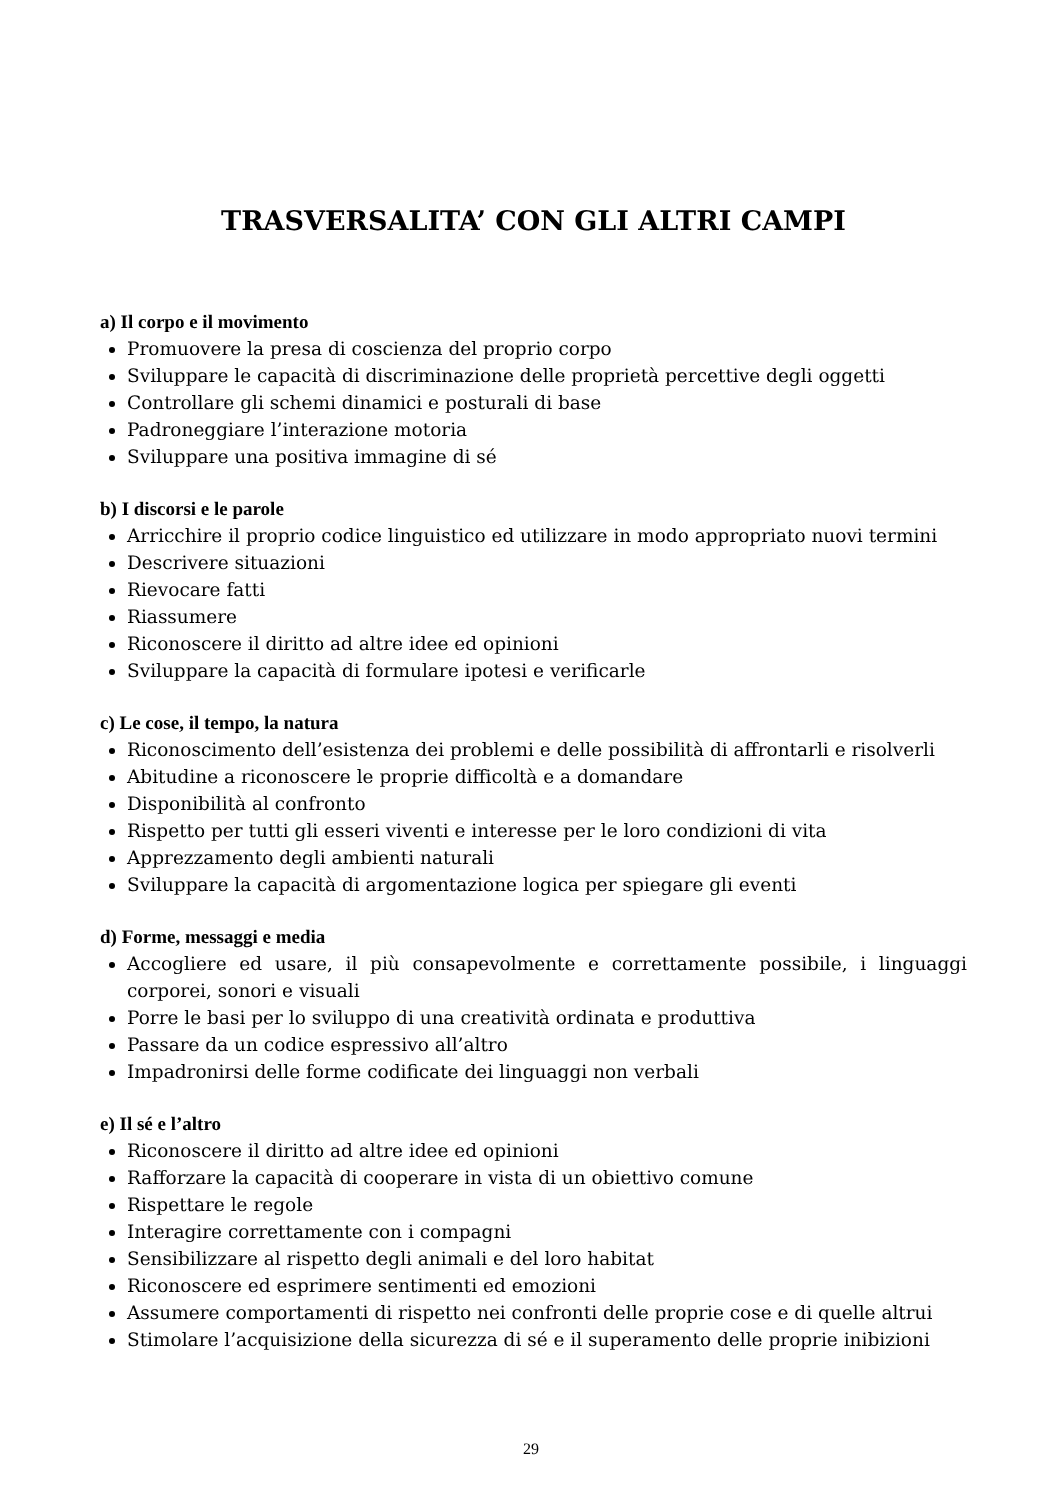TRASVERSALITA’ CON GLI ALTRI CAMPI
a) Il corpo e il movimento
Promuovere la presa di coscienza del proprio corpo
Sviluppare le capacità di discriminazione delle proprietà percettive degli oggetti
Controllare gli schemi dinamici e posturali di base
Padroneggiare l’interazione motoria
Sviluppare una positiva immagine di sé
b) I discorsi e le parole
Arricchire il proprio codice linguistico ed utilizzare in modo appropriato nuovi termini
Descrivere situazioni
Rievocare fatti
Riassumere
Riconoscere il diritto ad altre idee ed opinioni
Sviluppare la capacità di formulare ipotesi e verificarle
c) Le cose, il tempo, la natura
Riconoscimento dell’esistenza dei problemi e delle possibilità di affrontarli e risolverli
Abitudine a riconoscere le proprie difficoltà e a domandare
Disponibilità al confronto
Rispetto per tutti gli esseri viventi e interesse per le loro condizioni di vita
Apprezzamento degli ambienti naturali
Sviluppare la capacità di argomentazione logica per spiegare gli eventi
d) Forme, messaggi e media
Accogliere ed usare, il più consapevolmente e correttamente possibile, i linguaggi corporei, sonori e visuali
Porre le basi per lo sviluppo di una creatività ordinata e produttiva
Passare da un codice espressivo all’altro
Impadronirsi delle forme codificate dei linguaggi non verbali
e) Il sé e l’altro
Riconoscere il diritto ad altre idee ed opinioni
Rafforzare la capacità di cooperare in vista di un obiettivo comune
Rispettare le regole
Interagire correttamente con i compagni
Sensibilizzare al rispetto degli animali e del loro habitat
Riconoscere ed esprimere sentimenti ed emozioni
Assumere comportamenti di rispetto nei confronti delle proprie cose e di quelle altrui
Stimolare l’acquisizione della sicurezza di sé e il superamento delle proprie inibizioni
29